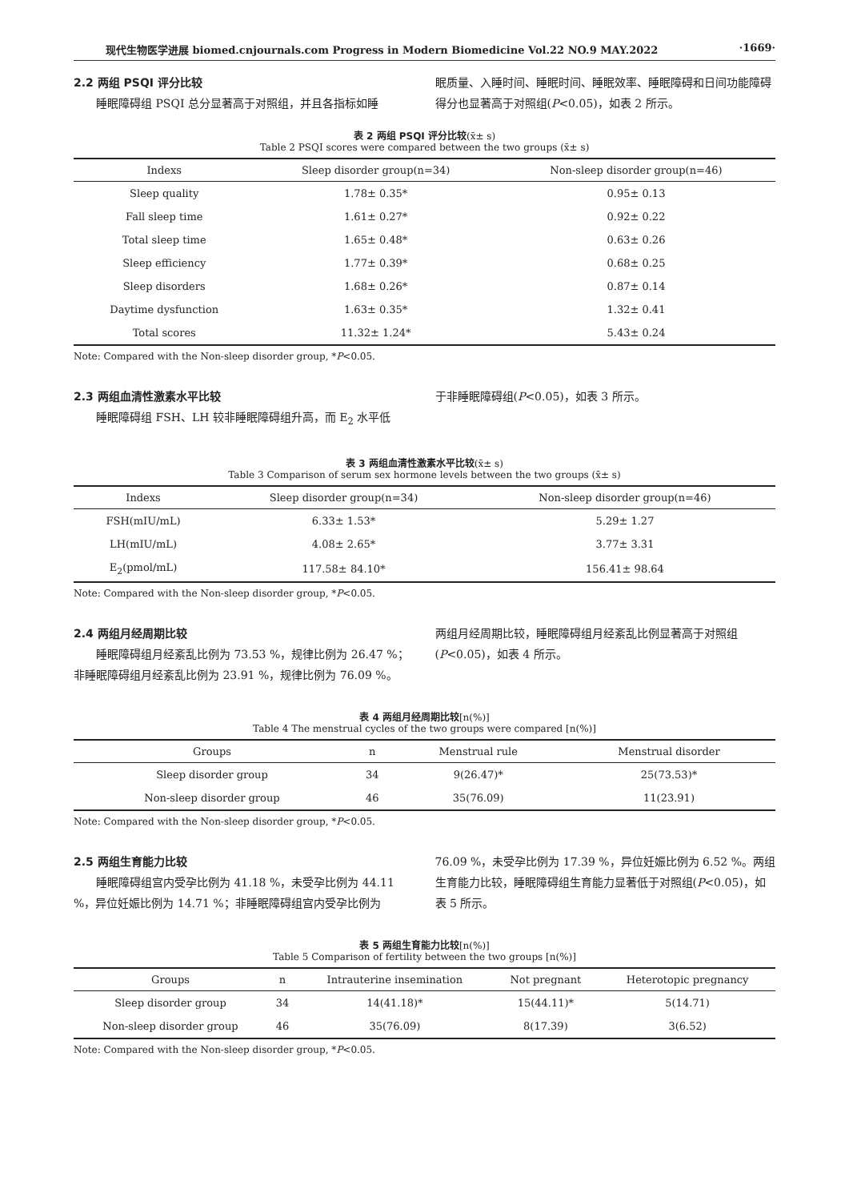现代生物医学进展 biomed.cnjournals.com Progress in Modern Biomedicine Vol.22 NO.9 MAY.2022 ·1669·
2.2 两组 PSQI 评分比较
睡眠障碍组 PSQI 总分显著高于对照组，并且各指标如睡
眠质量、入睡时间、睡眠时间、睡眠效率、睡眠障碍和日间功能障碍得分也显著高于对照组(P<0.05)，如表 2 所示。
表 2 两组 PSQI 评分比较(x̄± s)
Table 2 PSQI scores were compared between the two groups (x̄± s)
| Indexs | Sleep disorder group(n=34) | Non-sleep disorder group(n=46) |
| --- | --- | --- |
| Sleep quality | 1.78± 0.35* | 0.95± 0.13 |
| Fall sleep time | 1.61± 0.27* | 0.92± 0.22 |
| Total sleep time | 1.65± 0.48* | 0.63± 0.26 |
| Sleep efficiency | 1.77± 0.39* | 0.68± 0.25 |
| Sleep disorders | 1.68± 0.26* | 0.87± 0.14 |
| Daytime dysfunction | 1.63± 0.35* | 1.32± 0.41 |
| Total scores | 11.32± 1.24* | 5.43± 0.24 |
Note: Compared with the Non-sleep disorder group, *P<0.05.
2.3 两组血清性激素水平比较
睡眠障碍组 FSH、LH 较非睡眠障碍组升高，而 E<sub>2</sub> 水平低
于非睡眠障碍组(P<0.05)，如表 3 所示。
表 3 两组血清性激素水平比较(x̄± s)
Table 3 Comparison of serum sex hormone levels between the two groups (x̄± s)
| Indexs | Sleep disorder group(n=34) | Non-sleep disorder group(n=46) |
| --- | --- | --- |
| FSH(mIU/mL) | 6.33± 1.53* | 5.29± 1.27 |
| LH(mIU/mL) | 4.08± 2.65* | 3.77± 3.31 |
| E<sub>2</sub>(pmol/mL) | 117.58± 84.10* | 156.41± 98.64 |
Note: Compared with the Non-sleep disorder group, *P<0.05.
2.4 两组月经周期比较
睡眠障碍组月经紊乱比例为 73.53 %，规律比例为 26.47 %；非睡眠障碍组月经紊乱比例为 23.91 %，规律比例为 76.09 %。
两组月经周期比较，睡眠障碍组月经紊乱比例显著高于对照组(P<0.05)，如表 4 所示。
表 4 两组月经周期比较[n(%)]
Table 4 The menstrual cycles of the two groups were compared [n(%)]
| Groups | n | Menstrual rule | Menstrual disorder |
| --- | --- | --- | --- |
| Sleep disorder group | 34 | 9(26.47)* | 25(73.53)* |
| Non-sleep disorder group | 46 | 35(76.09) | 11(23.91) |
Note: Compared with the Non-sleep disorder group, *P<0.05.
2.5 两组生育能力比较
睡眠障碍组宫内受孕比例为 41.18 %，未受孕比例为 44.11 %，异位妊娠比例为 14.71 %；非睡眠障碍组宫内受孕比例为
76.09 %，未受孕比例为 17.39 %，异位妊娠比例为 6.52 %。两组生育能力比较，睡眠障碍组生育能力显著低于对照组(P<0.05)，如表 5 所示。
表 5 两组生育能力比较[n(%)]
Table 5 Comparison of fertility between the two groups [n(%)]
| Groups | n | Intrauterine insemination | Not pregnant | Heterotopic pregnancy |
| --- | --- | --- | --- | --- |
| Sleep disorder group | 34 | 14(41.18)* | 15(44.11)* | 5(14.71) |
| Non-sleep disorder group | 46 | 35(76.09) | 8(17.39) | 3(6.52) |
Note: Compared with the Non-sleep disorder group, *P<0.05.